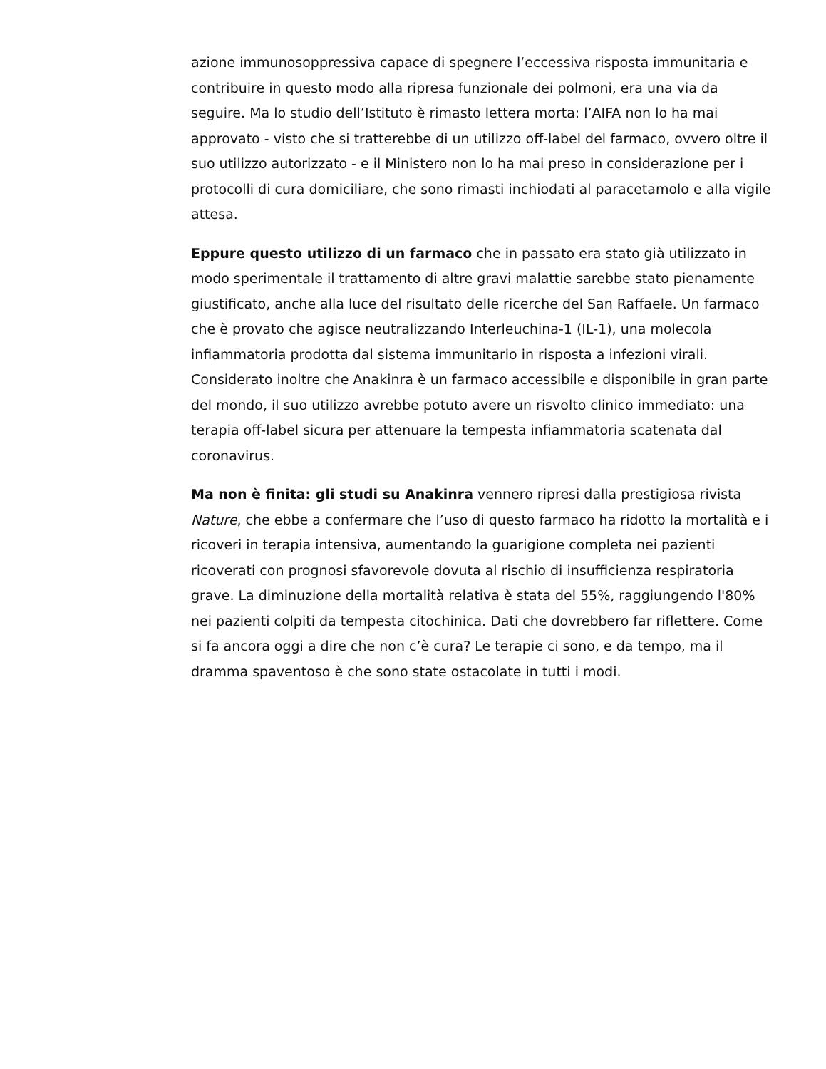azione immunosoppressiva capace di spegnere l’eccessiva risposta immunitaria e contribuire in questo modo alla ripresa funzionale dei polmoni, era una via da seguire. Ma lo studio dell’Istituto è rimasto lettera morta: l’AIFA non lo ha mai approvato - visto che si tratterebbe di un utilizzo off-label del farmaco, ovvero oltre il suo utilizzo autorizzato - e il Ministero non lo ha mai preso in considerazione per i protocolli di cura domiciliare, che sono rimasti inchiodati al paracetamolo e alla vigile attesa.
Eppure questo utilizzo di un farmaco che in passato era stato già utilizzato in modo sperimentale il trattamento di altre gravi malattie sarebbe stato pienamente giustificato, anche alla luce del risultato delle ricerche del San Raffaele. Un farmaco che è provato che agisce neutralizzando Interleuchina-1 (IL-1), una molecola infiammatoria prodotta dal sistema immunitario in risposta a infezioni virali. Considerato inoltre che Anakinra è un farmaco accessibile e disponibile in gran parte del mondo, il suo utilizzo avrebbe potuto avere un risvolto clinico immediato: una terapia off-label sicura per attenuare la tempesta infiammatoria scatenata dal coronavirus.
Ma non è finita: gli studi su Anakinra vennero ripresi dalla prestigiosa rivista Nature, che ebbe a confermare che l’uso di questo farmaco ha ridotto la mortalità e i ricoveri in terapia intensiva, aumentando la guarigione completa nei pazienti ricoverati con prognosi sfavorevole dovuta al rischio di insufficienza respiratoria grave. La diminuzione della mortalità relativa è stata del 55%, raggiungendo l'80% nei pazienti colpiti da tempesta citochinica. Dati che dovrebbero far riflettere. Come si fa ancora oggi a dire che non c’è cura? Le terapie ci sono, e da tempo, ma il dramma spaventoso è che sono state ostacolate in tutti i modi.